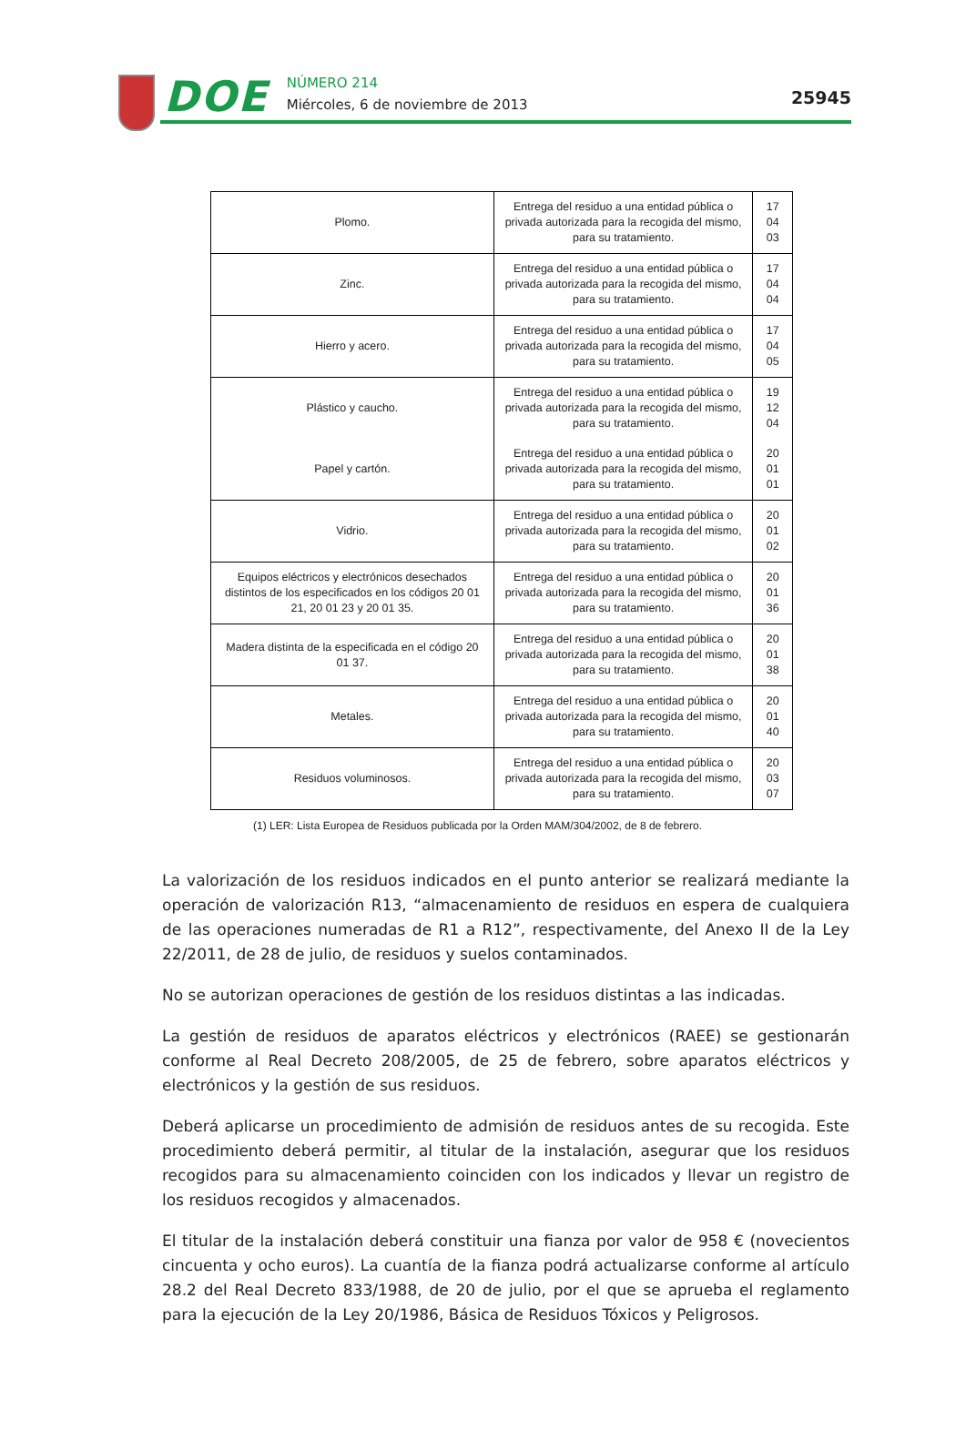DOE
NÚMERO 214
Miércoles, 6 de noviembre de 2013
25945
| Plomo. | Entrega del residuo a una entidad pública o privada autorizada para la recogida del mismo, para su tratamiento. | 17 04 03 |
| Zinc. | Entrega del residuo a una entidad pública o privada autorizada para la recogida del mismo, para su tratamiento. | 17 04 04 |
| Hierro y acero. | Entrega del residuo a una entidad pública o privada autorizada para la recogida del mismo, para su tratamiento. | 17 04 05 |
| Plástico y caucho. | Entrega del residuo a una entidad pública o privada autorizada para la recogida del mismo, para su tratamiento. | 19 12 04 |
| Papel y cartón. | Entrega del residuo a una entidad pública o privada autorizada para la recogida del mismo, para su tratamiento. | 20 01 01 |
| Vidrio. | Entrega del residuo a una entidad pública o privada autorizada para la recogida del mismo, para su tratamiento. | 20 01 02 |
| Equipos eléctricos y electrónicos desechados distintos de los especificados en los códigos 20 01 21, 20 01 23 y 20 01 35. | Entrega del residuo a una entidad pública o privada autorizada para la recogida del mismo, para su tratamiento. | 20 01 36 |
| Madera distinta de la especificada en el código 20 01 37. | Entrega del residuo a una entidad pública o privada autorizada para la recogida del mismo, para su tratamiento. | 20 01 38 |
| Metales. | Entrega del residuo a una entidad pública o privada autorizada para la recogida del mismo, para su tratamiento. | 20 01 40 |
| Residuos voluminosos. | Entrega del residuo a una entidad pública o privada autorizada para la recogida del mismo, para su tratamiento. | 20 03 07 |
(1) LER: Lista Europea de Residuos publicada por la Orden MAM/304/2002, de 8 de febrero.
La valorización de los residuos indicados en el punto anterior se realizará mediante la operación de valorización R13, “almacenamiento de residuos en espera de cualquiera de las operaciones numeradas de R1 a R12”, respectivamente, del Anexo II de la Ley 22/2011, de 28 de julio, de residuos y suelos contaminados.
No se autorizan operaciones de gestión de los residuos distintas a las indicadas.
La gestión de residuos de aparatos eléctricos y electrónicos (RAEE) se gestionarán conforme al Real Decreto 208/2005, de 25 de febrero, sobre aparatos eléctricos y electrónicos y la gestión de sus residuos.
Deberá aplicarse un procedimiento de admisión de residuos antes de su recogida. Este procedimiento deberá permitir, al titular de la instalación, asegurar que los residuos recogidos para su almacenamiento coinciden con los indicados y llevar un registro de los residuos recogidos y almacenados.
El titular de la instalación deberá constituir una fianza por valor de 958 € (novecientos cincuenta y ocho euros). La cuantía de la fianza podrá actualizarse conforme al artículo 28.2 del Real Decreto 833/1988, de 20 de julio, por el que se aprueba el reglamento para la ejecución de la Ley 20/1986, Básica de Residuos Tóxicos y Peligrosos.